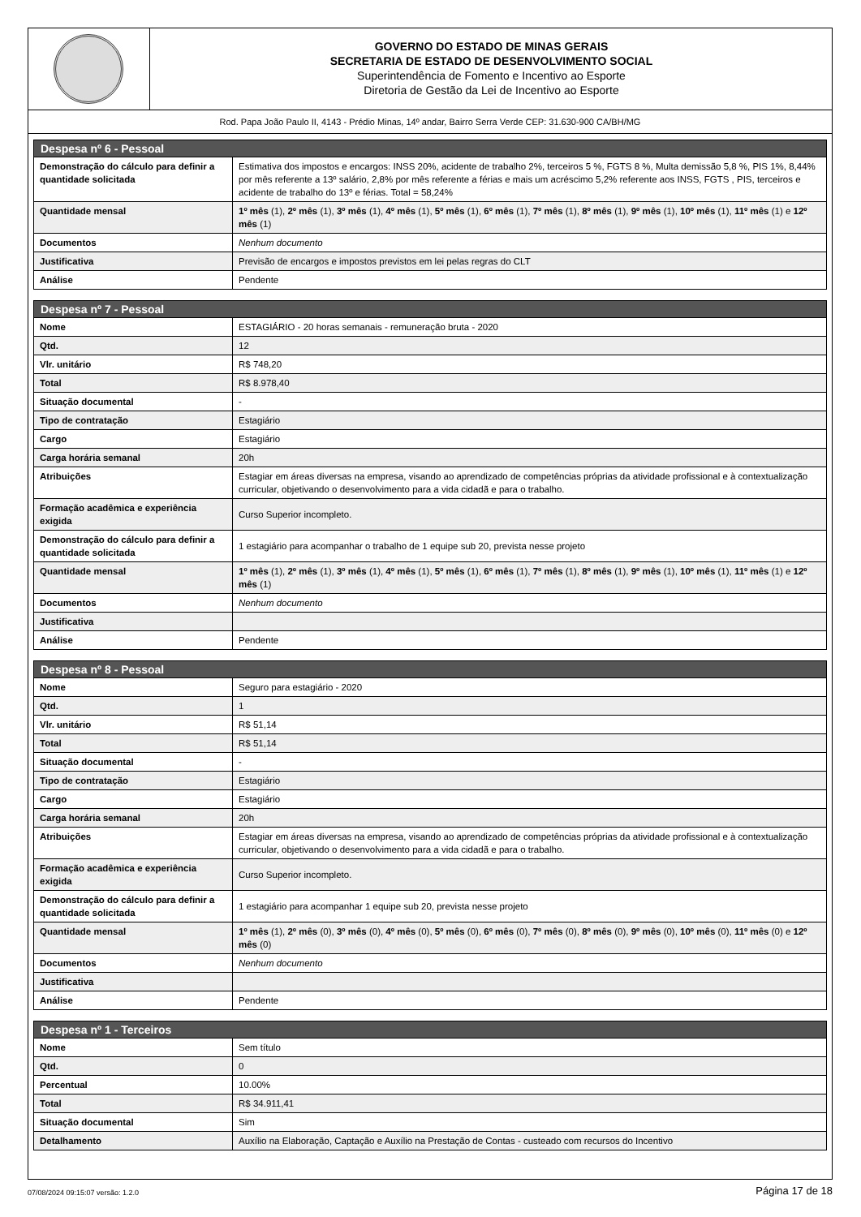GOVERNO DO ESTADO DE MINAS GERAIS
SECRETARIA DE ESTADO DE DESENVOLVIMENTO SOCIAL
Superintendência de Fomento e Incentivo ao Esporte
Diretoria de Gestão da Lei de Incentivo ao Esporte
Rod. Papa João Paulo II, 4143 - Prédio Minas, 14º andar, Bairro Serra Verde CEP: 31.630-900 CA/BH/MG
| Despesa nº 6 - Pessoal | |
| --- | --- |
| Demonstração do cálculo para definir a quantidade solicitada | Estimativa dos impostos e encargos: INSS 20%, acidente de trabalho 2%, terceiros 5 %, FGTS 8 %, Multa demissão 5,8 %, PIS 1%, 8,44% por mês referente a 13º salário, 2,8% por mês referente a férias e mais um acréscimo 5,2% referente aos INSS, FGTS , PIS, terceiros e acidente de trabalho do 13º e férias. Total = 58,24% |
| Quantidade mensal | 1º mês (1), 2º mês (1), 3º mês (1), 4º mês (1), 5º mês (1), 6º mês (1), 7º mês (1), 8º mês (1), 9º mês (1), 10º mês (1), 11º mês (1) e 12º mês (1) |
| Documentos | Nenhum documento |
| Justificativa | Previsão de encargos e impostos previstos em lei pelas regras do CLT |
| Análise | Pendente |
| Despesa nº 7 - Pessoal | |
| --- | --- |
| Nome | ESTAGIÁRIO - 20 horas semanais - remuneração bruta - 2020 |
| Qtd. | 12 |
| Vlr. unitário | R$ 748,20 |
| Total | R$ 8.978,40 |
| Situação documental | - |
| Tipo de contratação | Estagiário |
| Cargo | Estagiário |
| Carga horária semanal | 20h |
| Atribuições | Estagiar em áreas diversas na empresa, visando ao aprendizado de competências próprias da atividade profissional e à contextualização curricular, objetivando o desenvolvimento para a vida cidadã e para o trabalho. |
| Formação acadêmica e experiência exigida | Curso Superior incompleto. |
| Demonstração do cálculo para definir a quantidade solicitada | 1 estagiário para acompanhar o trabalho de 1 equipe sub 20, prevista nesse projeto |
| Quantidade mensal | 1º mês (1), 2º mês (1), 3º mês (1), 4º mês (1), 5º mês (1), 6º mês (1), 7º mês (1), 8º mês (1), 9º mês (1), 10º mês (1), 11º mês (1) e 12º mês (1) |
| Documentos | Nenhum documento |
| Justificativa | |
| Análise | Pendente |
| Despesa nº 8 - Pessoal | |
| --- | --- |
| Nome | Seguro para estagiário - 2020 |
| Qtd. | 1 |
| Vlr. unitário | R$ 51,14 |
| Total | R$ 51,14 |
| Situação documental | - |
| Tipo de contratação | Estagiário |
| Cargo | Estagiário |
| Carga horária semanal | 20h |
| Atribuições | Estagiar em áreas diversas na empresa, visando ao aprendizado de competências próprias da atividade profissional e à contextualização curricular, objetivando o desenvolvimento para a vida cidadã e para o trabalho. |
| Formação acadêmica e experiência exigida | Curso Superior incompleto. |
| Demonstração do cálculo para definir a quantidade solicitada | 1 estagiário para acompanhar 1 equipe sub 20, prevista nesse projeto |
| Quantidade mensal | 1º mês (1), 2º mês (0), 3º mês (0), 4º mês (0), 5º mês (0), 6º mês (0), 7º mês (0), 8º mês (0), 9º mês (0), 10º mês (0), 11º mês (0) e 12º mês (0) |
| Documentos | Nenhum documento |
| Justificativa | |
| Análise | Pendente |
| Despesa nº 1 - Terceiros | |
| --- | --- |
| Nome | Sem título |
| Qtd. | 0 |
| Percentual | 10.00% |
| Total | R$ 34.911,41 |
| Situação documental | Sim |
| Detalhamento | Auxílio na Elaboração, Captação e Auxílio na Prestação de Contas - custeado com recursos do Incentivo |
07/08/2024 09:15:07 versão: 1.2.0 Página 17 de 18